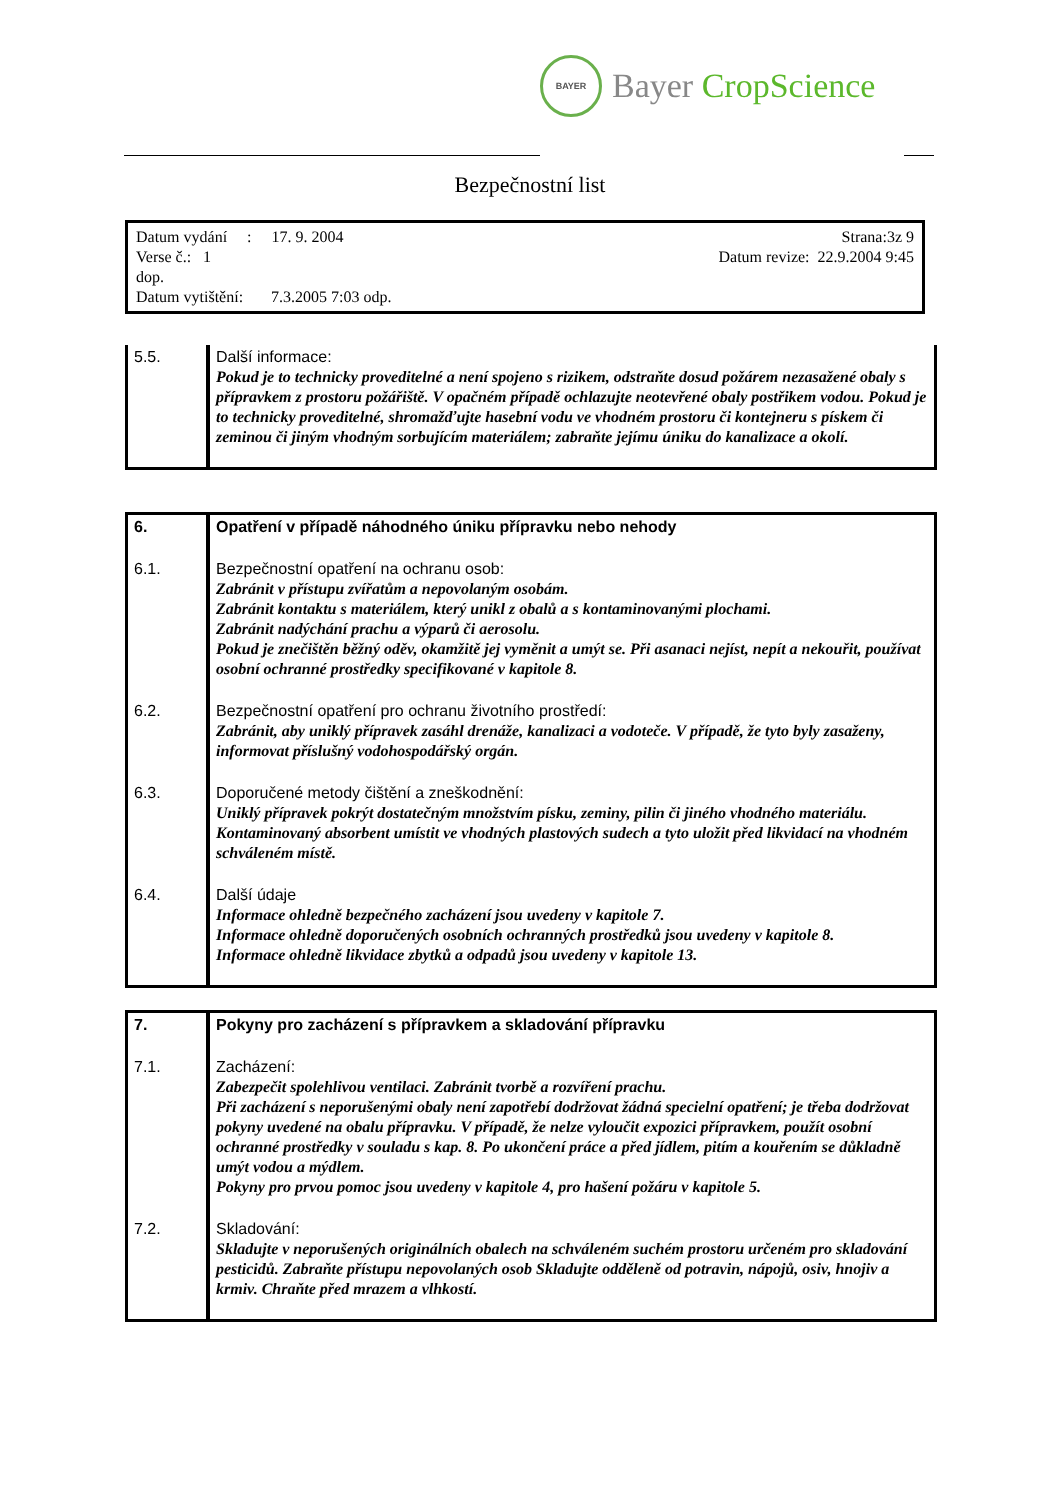BAYER
Bayer CropScience
Bezpečnostní list
Strana:3z 9 Datum vydání : 17. 9. 2004
Datum revize: 22.9.2004 9:45 Verse č.: 1
dop.
Datum vytištění: 7.3.2005 7:03 odp.
| 5.5. | Další informace: Pokud je to technicky proveditelné a není spojeno s rizikem, odstraňte dosud požárem nezasažené obaly s přípravkem z prostoru požářiště. V opačném případě ochlazujte neotevřené obaly postřikem vodou. Pokud je to technicky proveditelné, shromažďujte hasební vodu ve vhodném prostoru či kontejneru s pískem či zeminou či jiným vhodným sorbujícím materiálem; zabraňte jejímu úniku do kanalizace a okolí. |
| 6. | Opatření v případě náhodného úniku přípravku nebo nehody |
| 6.1. | Bezpečnostní opatření na ochranu osob: Zabránit v přístupu zvířatům a nepovolaným osobám. Zabránit kontaktu s materiálem, který unikl z obalů a s kontaminovanými plochami. Zabránit nadýchání prachu a výparů či aerosolu. Pokud je znečištěn běžný oděv, okamžitě jej vyměnit a umýt se. Při asanaci nejíst, nepít a nekouřit, používat osobní ochranné prostředky specifikované v kapitole 8. |
| 6.2. | Bezpečnostní opatření pro ochranu životního prostředí: Zabránit, aby uniklý přípravek zasáhl drenáže, kanalizaci a vodoteče. V případě, že tyto byly zasaženy, informovat příslušný vodohospodářský orgán. |
| 6.3. | Doporučené metody čištění a zneškodnění: Uniklý přípravek pokrýt dostatečným množstvím písku, zeminy, pilin či jiného vhodného materiálu. Kontaminovaný absorbent umístit ve vhodných plastových sudech a tyto uložit před likvidací na vhodném schváleném místě. |
| 6.4. | Další údaje Informace ohledně bezpečného zacházení jsou uvedeny v kapitole 7. Informace ohledně doporučených osobních ochranných prostředků jsou uvedeny v kapitole 8. Informace ohledně likvidace zbytků a odpadů jsou uvedeny v kapitole 13. |
| 7. | Pokyny pro zacházení s přípravkem a skladování přípravku |
| 7.1. | Zacházení: Zabezpečit spolehlivou ventilaci. Zabránit tvorbě a rozvíření prachu. Při zacházení s neporušenými obaly není zapotřebí dodržovat žádná specielní opatření; je třeba dodržovat pokyny uvedené na obalu přípravku. V případě, že nelze vyloučit expozici přípravkem, použít osobní ochranné prostředky v souladu s kap. 8. Po ukončení práce a před jídlem, pitím a kouřením se důkladně umýt vodou a mýdlem. Pokyny pro prvou pomoc jsou uvedeny v kapitole 4, pro hašení požáru v kapitole 5. |
| 7.2. | Skladování: Skladujte v neporušených originálních obalech na schváleném suchém prostoru určeném pro skladování pesticidů. Zabraňte přístupu nepovolaných osob Skladujte odděleně od potravin, nápojů, osiv, hnojiv a krmiv. Chraňte před mrazem a vlhkostí. |